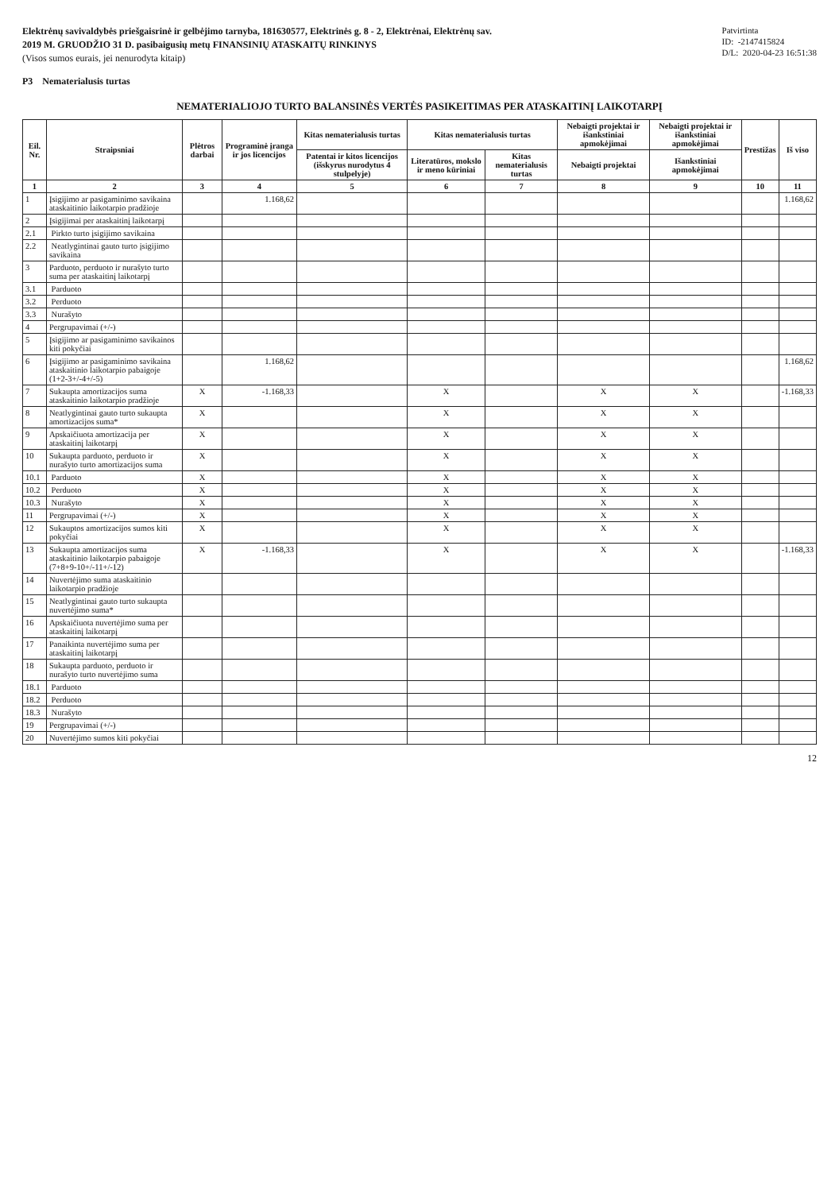Elektrėnų savivaldybės priešgaisrinė ir gelbėjimo tarnyba, 181630577, Elektrinės g. 8 - 2, Elektrėnai, Elektrėnų sav.
2019 M. GRUODŽIO 31 D. pasibaigusių metų FINANSINIŲ ATASKAITŲ RINKINYS
(Visos sumos eurais, jei nenurodyta kitaip)
P3 Nematerialusis turtas
Patvirtinta
ID: -2147415824
D/L: 2020-04-23 16:51:38
NEMATERIALIOJO TURTO BALANSINĖS VERTĖS PASIKEITIMAS PER ATASKAITINĮ LAIKOTARPĮ
| Eil. Nr. | Straipsniai | Plėtros darbai | Programinė įranga ir jos licencijos | Kitas nematerialusis turtas | Kitas nematerialusis turtas | | Nebaigti projektai ir išankstiniai apmokėjimai | Nebaigti projektai ir išankstiniai apmokėjimai | Prestižas | Iš viso |
| --- | --- | --- | --- | --- | --- | --- | --- | --- | --- | --- |
| | | | | Patentai ir kitos licencijos (išskyrus nurodytus 4 stulpelyje) | Literatūros, mokslo ir meno kūriniai | Kitas nematerialusis turtas | Nebaigti projektai | Išankstiniai apmokėjimai | | |
| 1 | 2 | 3 | 4 | 5 | 6 | 7 | 8 | 9 | 10 | 11 |
| 1 | Įsigijimo ar pasigaminimo savikaina ataskaitinio laikotarpio pradžioje | | 1.168,62 | | | | | | | 1.168,62 |
| 2 | Įsigijimai per ataskaitinį laikotarpį | | | | | | | | | |
| 2.1 | Pirkto turto įsigijimo savikaina | | | | | | | | | |
| 2.2 | Neatlygintinai gauto turto įsigijimo savikaina | | | | | | | | | |
| 3 | Parduoto, perduoto ir nurašyto turto suma per ataskaitinį laikotarpį | | | | | | | | | |
| 3.1 | Parduoto | | | | | | | | | |
| 3.2 | Perduoto | | | | | | | | | |
| 3.3 | Nurašyto | | | | | | | | | |
| 4 | Pergrupavimai (+/-) | | | | | | | | | |
| 5 | Įsigijimo ar pasigaminimo savikainos kiti pokyčiai | | | | | | | | | |
| 6 | Įsigijimo ar pasigaminimo savikaina ataskaitinio laikotarpio pabaigoje (1+2-3+/-4+/-5) | | 1.168,62 | | | | | | | 1.168,62 |
| 7 | Sukaupta amortizacijos suma ataskaitinio laikotarpio pradžioje | X | -1.168,33 | | X | | X | X | | -1.168,33 |
| 8 | Neatlygintinai gauto turto sukaupta amortizacijos suma* | X | | | X | | X | X | | |
| 9 | Apskaičiuota amortizacija per ataskaitinį laikotarpį | X | | | X | | X | X | | |
| 10 | Sukaupta parduoto, perduoto ir nurašyto turto amortizacijos suma | X | | | X | | X | X | | |
| 10.1 | Parduoto | X | | | X | | X | X | | |
| 10.2 | Perduoto | X | | | X | | X | X | | |
| 10.3 | Nurašyto | X | | | X | | X | X | | |
| 11 | Pergrupavimai (+/-) | X | | | X | | X | X | | |
| 12 | Sukauptos amortizacijos sumos kiti pokyčiai | X | | | X | | X | X | | |
| 13 | Sukaupta amortizacijos suma ataskaitinio laikotarpio pabaigoje (7+8+9-10+/-11+/-12) | X | -1.168,33 | | X | | X | X | | -1.168,33 |
| 14 | Nuvertėjimo suma ataskaitinio laikotarpio pradžioje | | | | | | | | | |
| 15 | Neatlygintinai gauto turto sukaupta nuvertėjimo suma* | | | | | | | | | |
| 16 | Apskaičiuota nuvertėjimo suma per ataskaitinį laikotarpį | | | | | | | | | |
| 17 | Panaikinta nuvertėjimo suma per ataskaitinį laikotarpį | | | | | | | | | |
| 18 | Sukaupta parduoto, perduoto ir nurašyto turto nuvertėjimo suma | | | | | | | | | |
| 18.1 | Parduoto | | | | | | | | | |
| 18.2 | Perduoto | | | | | | | | | |
| 18.3 | Nurašyto | | | | | | | | | |
| 19 | Pergrupavimai (+/-) | | | | | | | | | |
| 20 | Nuvertėjimo sumos kiti pokyčiai | | | | | | | | | |
12